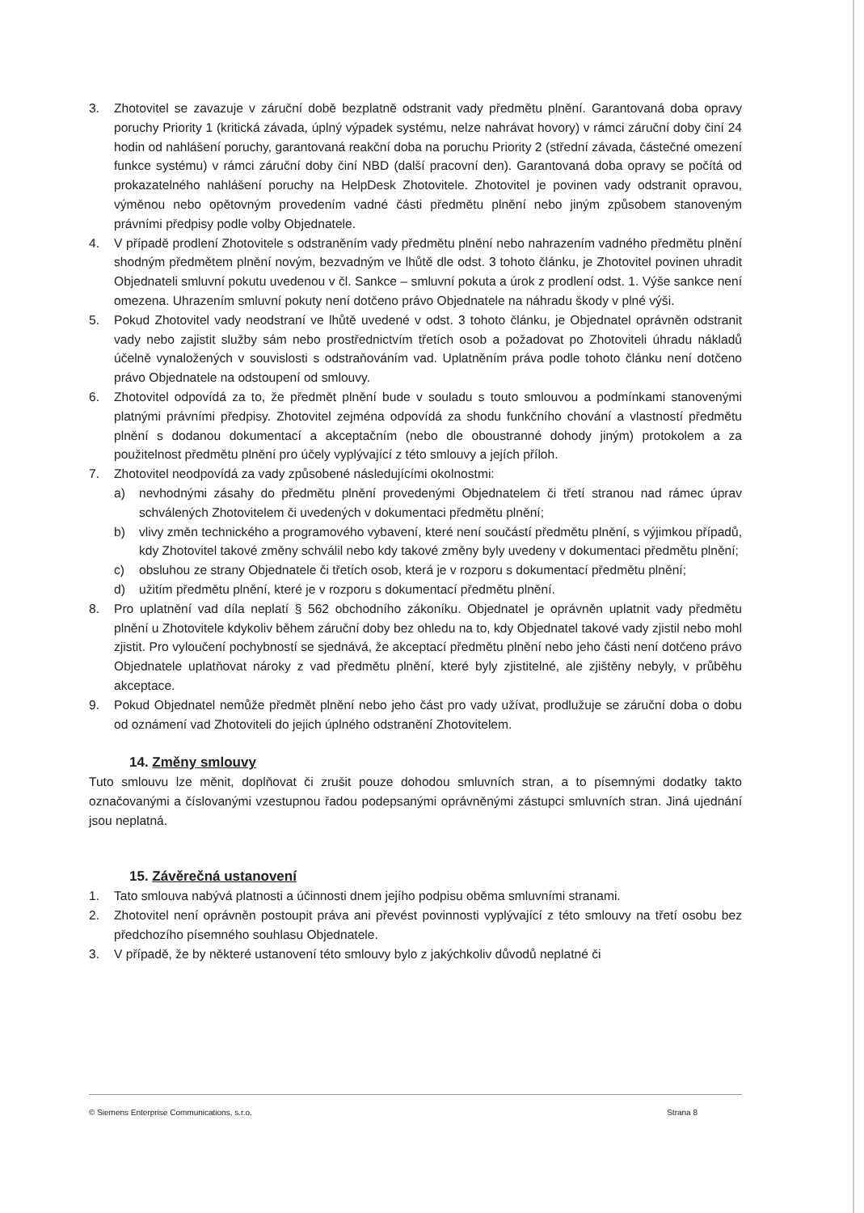3. Zhotovitel se zavazuje v záruční době bezplatně odstranit vady předmětu plnění. Garantovaná doba opravy poruchy Priority 1 (kritická závada, úplný výpadek systému, nelze nahrávat hovory) v rámci záruční doby činí 24 hodin od nahlášení poruchy, garantovaná reakční doba na poruchu Priority 2 (střední závada, částečné omezení funkce systému) v rámci záruční doby činí NBD (další pracovní den). Garantovaná doba opravy se počítá od prokazatelného nahlášení poruchy na HelpDesk Zhotovitele. Zhotovitel je povinen vady odstranit opravou, výměnou nebo opětovným provedením vadné části předmětu plnění nebo jiným způsobem stanoveným právními předpisy podle volby Objednatele.
4. V případě prodlení Zhotovitele s odstraněním vady předmětu plnění nebo nahrazením vadného předmětu plnění shodným předmětem plnění novým, bezvadným ve lhůtě dle odst. 3 tohoto článku, je Zhotovitel povinen uhradit Objednateli smluvní pokutu uvedenou v čl. Sankce – smluvní pokuta a úrok z prodlení odst. 1. Výše sankce není omezena. Uhrazením smluvní pokuty není dotčeno právo Objednatele na náhradu škody v plné výši.
5. Pokud Zhotovitel vady neodstraní ve lhůtě uvedené v odst. 3 tohoto článku, je Objednatel oprávněn odstranit vady nebo zajistit služby sám nebo prostřednictvím třetích osob a požadovat po Zhotoviteli úhradu nákladů účelně vynaložených v souvislosti s odstraňováním vad. Uplatněním práva podle tohoto článku není dotčeno právo Objednatele na odstoupení od smlouvy.
6. Zhotovitel odpovídá za to, že předmět plnění bude v souladu s touto smlouvou a podmínkami stanovenými platnými právními předpisy. Zhotovitel zejména odpovídá za shodu funkčního chování a vlastností předmětu plnění s dodanou dokumentací a akceptačním (nebo dle oboustranné dohody jiným) protokolem a za použitelnost předmětu plnění pro účely vyplývající z této smlouvy a jejích příloh.
7. Zhotovitel neodpovídá za vady způsobené následujícími okolnostmi:
a) nevhodnými zásahy do předmětu plnění provedenými Objednatelem či třetí stranou nad rámec úprav schválených Zhotovitelem či uvedených v dokumentaci předmětu plnění;
b) vlivy změn technického a programového vybavení, které není součástí předmětu plnění, s výjimkou případů, kdy Zhotovitel takové změny schválil nebo kdy takové změny byly uvedeny v dokumentaci předmětu plnění;
c) obsluhou ze strany Objednatele či třetích osob, která je v rozporu s dokumentací předmětu plnění;
d) užitím předmětu plnění, které je v rozporu s dokumentací předmětu plnění.
8. Pro uplatnění vad díla neplatí § 562 obchodního zákoníku. Objednatel je oprávněn uplatnit vady předmětu plnění u Zhotovitele kdykoliv během záruční doby bez ohledu na to, kdy Objednatel takové vady zjistil nebo mohl zjistit. Pro vyloučení pochybností se sjednává, že akceptací předmětu plnění nebo jeho části není dotčeno právo Objednatele uplatňovat nároky z vad předmětu plnění, které byly zjistitelné, ale zjištěny nebyly, v průběhu akceptace.
9. Pokud Objednatel nemůže předmět plnění nebo jeho část pro vady užívat, prodlužuje se záruční doba o dobu od oznámení vad Zhotoviteli do jejich úplného odstranění Zhotovitelem.
14. Změny smlouvy
Tuto smlouvu lze měnit, doplňovat či zrušit pouze dohodou smluvních stran, a to písemnými dodatky takto označovanými a číslovanými vzestupnou řadou podepsanými oprávněnými zástupci smluvních stran. Jiná ujednání jsou neplatná.
15. Závěrečná ustanovení
1. Tato smlouva nabývá platnosti a účinnosti dnem jejího podpisu oběma smluvními stranami.
2. Zhotovitel není oprávněn postoupit práva ani převést povinnosti vyplývající z této smlouvy na třetí osobu bez předchozího písemného souhlasu Objednatele.
3. V případě, že by některé ustanovení této smlouvy bylo z jakýchkoliv důvodů neplatné či
© Siemens Enterprise Communications, s.r.o. Strana 8